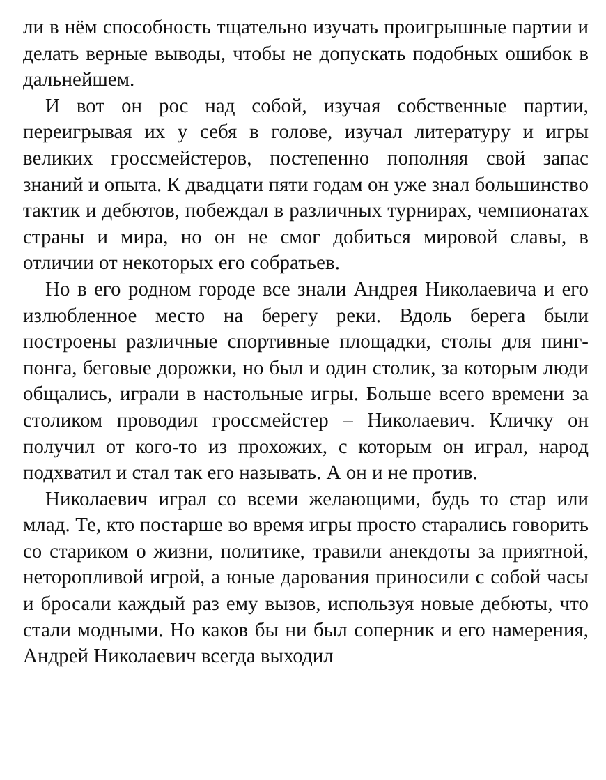ли в нём способность тщательно изучать проигрышные партии и делать верные выводы, чтобы не допускать подобных ошибок в дальнейшем.
И вот он рос над собой, изучая собственные партии, переигрывая их у себя в голове, изучал литературу и игры великих гроссмейстеров, постепенно пополняя свой запас знаний и опыта. К двадцати пяти годам он уже знал большинство тактик и дебютов, побеждал в различных турнирах, чемпионатах страны и мира, но он не смог добиться мировой славы, в отличии от некоторых его собратьев.
Но в его родном городе все знали Андрея Николаевича и его излюбленное место на берегу реки. Вдоль берега были построены различные спортивные площадки, столы для пинг-понга, беговые дорожки, но был и один столик, за которым люди общались, играли в настольные игры. Больше всего времени за столиком проводил гроссмейстер – Николаевич. Кличку он получил от кого-то из прохожих, с которым он играл, народ подхватил и стал так его называть. А он и не против.
Николаевич играл со всеми желающими, будь то стар или млад. Те, кто постарше во время игры просто старались говорить со стариком о жизни, политике, травили анекдоты за приятной, неторопливой игрой, а юные дарования приносили с собой часы и бросали каждый раз ему вызов, используя новые дебюты, что стали модными. Но каков бы ни был соперник и его намерения, Андрей Николаевич всегда выходил